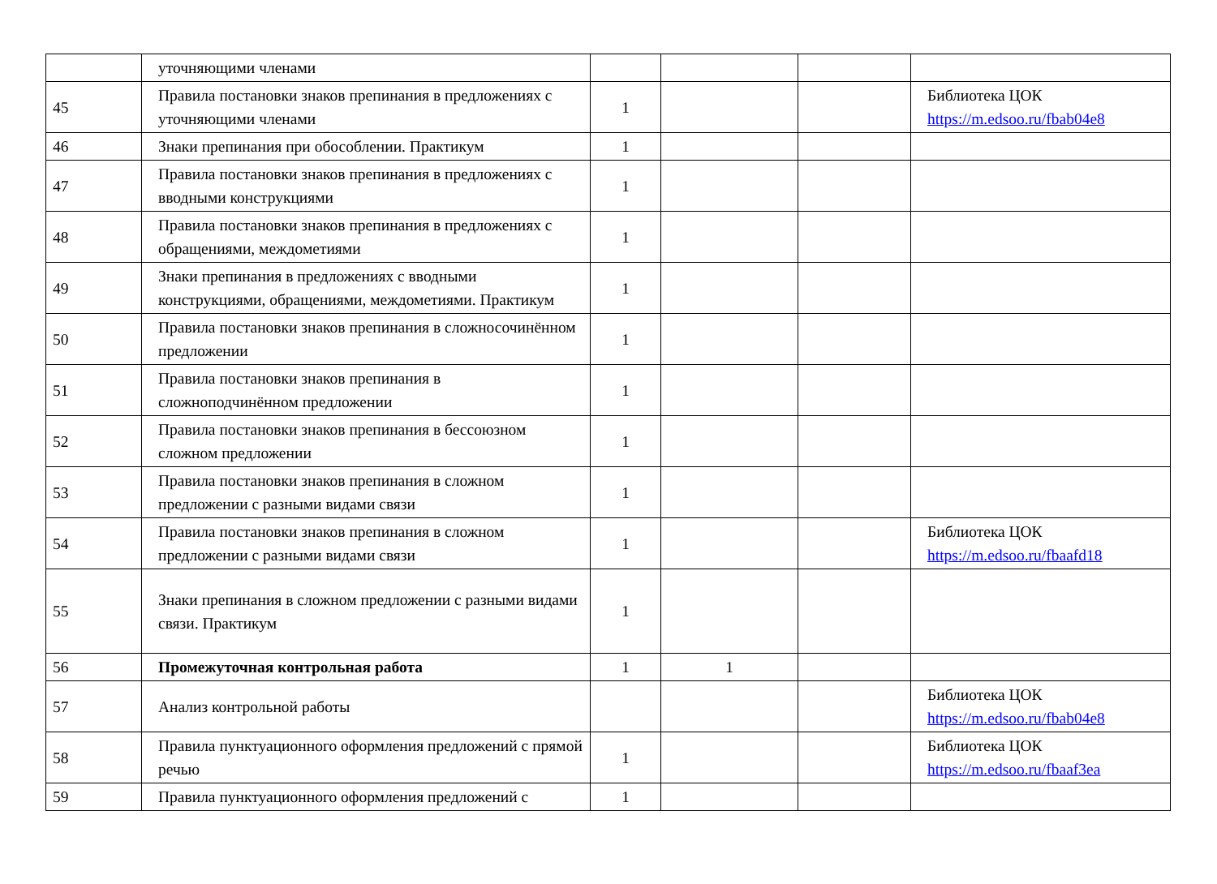| | уточняющими членами | | | | |
| 45 | Правила постановки знаков препинания в предложениях с уточняющими членами | 1 | | | Библиотека ЦОК https://m.edsoo.ru/fbab04e8 |
| 46 | Знаки препинания при обособлении. Практикум | 1 | | | |
| 47 | Правила постановки знаков препинания в предложениях с вводными конструкциями | 1 | | | |
| 48 | Правила постановки знаков препинания в предложениях с обращениями, междометиями | 1 | | | |
| 49 | Знаки препинания в предложениях с вводными конструкциями, обращениями, междометиями. Практикум | 1 | | | |
| 50 | Правила постановки знаков препинания в сложносочинённом предложении | 1 | | | |
| 51 | Правила постановки знаков препинания в сложноподчинённом предложении | 1 | | | |
| 52 | Правила постановки знаков препинания в бессоюзном сложном предложении | 1 | | | |
| 53 | Правила постановки знаков препинания в сложном предложении с разными видами связи | 1 | | | |
| 54 | Правила постановки знаков препинания в сложном предложении с разными видами связи | 1 | | | Библиотека ЦОК https://m.edsoo.ru/fbaafd18 |
| 55 | Знаки препинания в сложном предложении с разными видами связи. Практикум | 1 | | | |
| 56 | Промежуточная контрольная работа | 1 | 1 | | |
| 57 | Анализ контрольной работы | | | | Библиотека ЦОК https://m.edsoo.ru/fbab04e8 |
| 58 | Правила пунктуационного оформления предложений с прямой речью | 1 | | | Библиотека ЦОК https://m.edsoo.ru/fbaaf3ea |
| 59 | Правила пунктуационного оформления предложений с | 1 | | | |